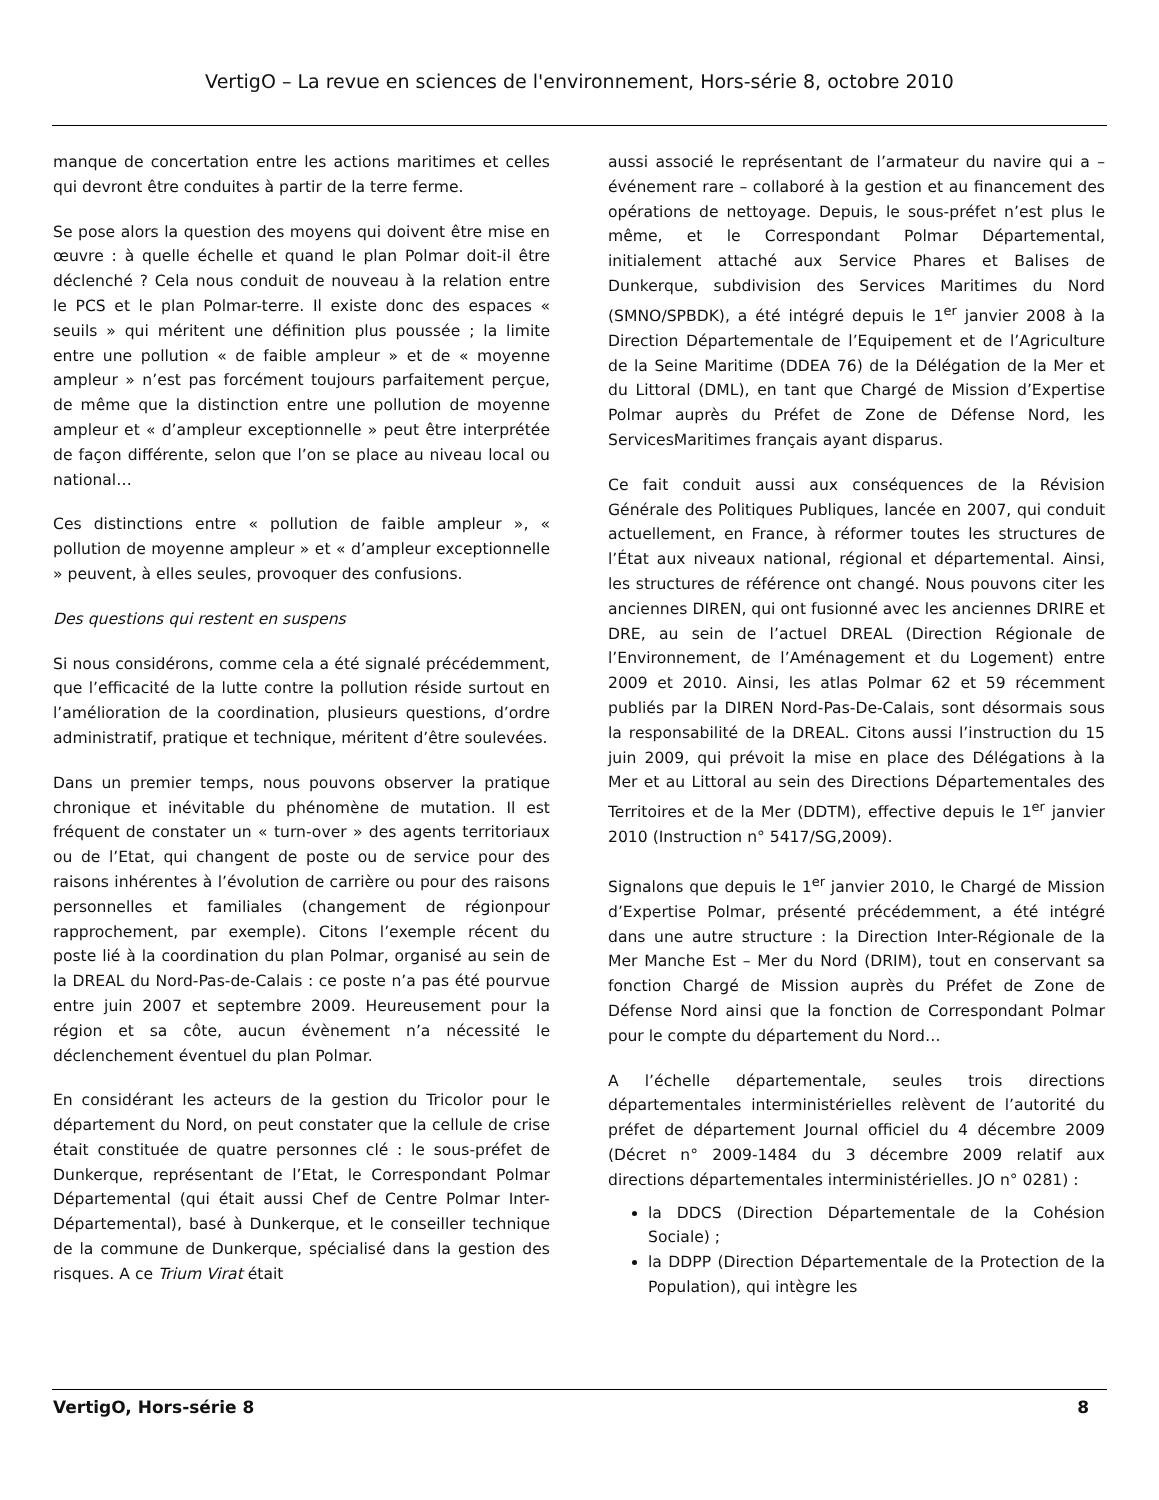VertigO – La revue en sciences de l'environnement, Hors-série 8, octobre 2010
manque de concertation entre les actions maritimes et celles qui devront être conduites à partir de la terre ferme.
Se pose alors la question des moyens qui doivent être mise en œuvre : à quelle échelle et quand le plan Polmar doit-il être déclenché ? Cela nous conduit de nouveau à la relation entre le PCS et le plan Polmar-terre. Il existe donc des espaces « seuils » qui méritent une définition plus poussée ; la limite entre une pollution « de faible ampleur » et de « moyenne ampleur » n’est pas forcément toujours parfaitement perçue, de même que la distinction entre une pollution de moyenne ampleur et « d’ampleur exceptionnelle » peut être interprétée de façon différente, selon que l’on se place au niveau local ou national…
Ces distinctions entre « pollution de faible ampleur », « pollution de moyenne ampleur » et « d’ampleur exceptionnelle » peuvent, à elles seules, provoquer des confusions.
Des questions qui restent en suspens
Si nous considérons, comme cela a été signalé précédemment, que l’efficacité de la lutte contre la pollution réside surtout en l’amélioration de la coordination, plusieurs questions, d’ordre administratif, pratique et technique, méritent d’être soulevées.
Dans un premier temps, nous pouvons observer la pratique chronique et inévitable du phénomène de mutation. Il est fréquent de constater un « turn-over » des agents territoriaux ou de l’Etat, qui changent de poste ou de service pour des raisons inhérentes à l’évolution de carrière ou pour des raisons personnelles et familiales (changement de régionpour rapprochement, par exemple). Citons l’exemple récent du poste lié à la coordination du plan Polmar, organisé au sein de la DREAL du Nord-Pas-de-Calais : ce poste n’a pas été pourvue entre juin 2007 et septembre 2009. Heureusement pour la région et sa côte, aucun évènement n’a nécessité le déclenchement éventuel du plan Polmar.
En considérant les acteurs de la gestion du Tricolor pour le département du Nord, on peut constater que la cellule de crise était constituée de quatre personnes clé : le sous-préfet de Dunkerque, représentant de l’Etat, le Correspondant Polmar Départemental (qui était aussi Chef de Centre Polmar Inter-Départemental), basé à Dunkerque, et le conseiller technique de la commune de Dunkerque, spécialisé dans la gestion des risques. A ce Trium Virat était
aussi associé le représentant de l’armateur du navire qui a – événement rare – collaboré à la gestion et au financement des opérations de nettoyage. Depuis, le sous-préfet n’est plus le même, et le Correspondant Polmar Départemental, initialement attaché aux Service Phares et Balises de Dunkerque, subdivision des Services Maritimes du Nord (SMNO/SPBDK), a été intégré depuis le 1<sup>er</sup> janvier 2008 à la Direction Départementale de l’Equipement et de l’Agriculture de la Seine Maritime (DDEA 76) de la Délégation de la Mer et du Littoral (DML), en tant que Chargé de Mission d’Expertise Polmar auprès du Préfet de Zone de Défense Nord, les ServicesMaritimes français ayant disparus.
Ce fait conduit aussi aux conséquences de la Révision Générale des Politiques Publiques, lancée en 2007, qui conduit actuellement, en France, à réformer toutes les structures de l’État aux niveaux national, régional et départemental. Ainsi, les structures de référence ont changé. Nous pouvons citer les anciennes DIREN, qui ont fusionné avec les anciennes DRIRE et DRE, au sein de l’actuel DREAL (Direction Régionale de l’Environnement, de l’Aménagement et du Logement) entre 2009 et 2010. Ainsi, les atlas Polmar 62 et 59 récemment publiés par la DIREN Nord-Pas-De-Calais, sont désormais sous la responsabilité de la DREAL. Citons aussi l’instruction du 15 juin 2009, qui prévoit la mise en place des Délégations à la Mer et au Littoral au sein des Directions Départementales des Territoires et de la Mer (DDTM), effective depuis le 1<sup>er</sup> janvier 2010 (Instruction n° 5417/SG,2009).
Signalons que depuis le 1<sup>er</sup> janvier 2010, le Chargé de Mission d’Expertise Polmar, présenté précédemment, a été intégré dans une autre structure : la Direction Inter-Régionale de la Mer Manche Est – Mer du Nord (DRIM), tout en conservant sa fonction Chargé de Mission auprès du Préfet de Zone de Défense Nord ainsi que la fonction de Correspondant Polmar pour le compte du département du Nord…
A l’échelle départementale, seules trois directions départementales interministérielles relèvent de l’autorité du préfet de département Journal officiel du 4 décembre 2009 (Décret n° 2009-1484 du 3 décembre 2009 relatif aux directions départementales interministérielles. JO n° 0281) :
la DDCS (Direction Départementale de la Cohésion Sociale) ;
la DDPP (Direction Départementale de la Protection de la Population), qui intègre les
VertigO, Hors-série 8 8